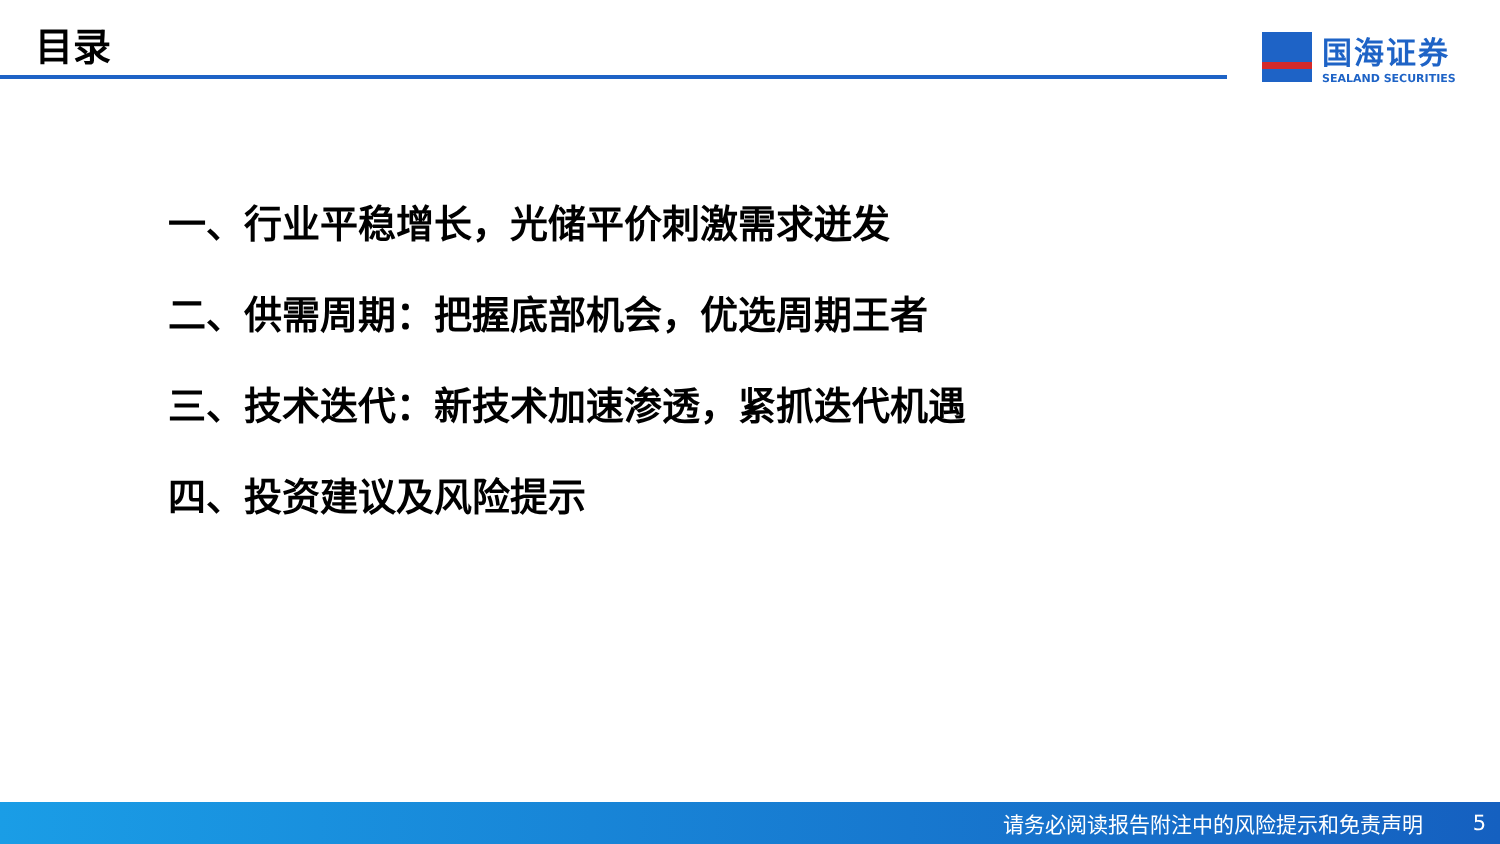目录
国海证券
SEALAND SECURITIES
一、行业平稳增长，光储平价刺激需求迸发
二、供需周期：把握底部机会，优选周期王者
三、技术迭代：新技术加速渗透，紧抓迭代机遇
四、投资建议及风险提示
请务必阅读报告附注中的风险提示和免责声明 5